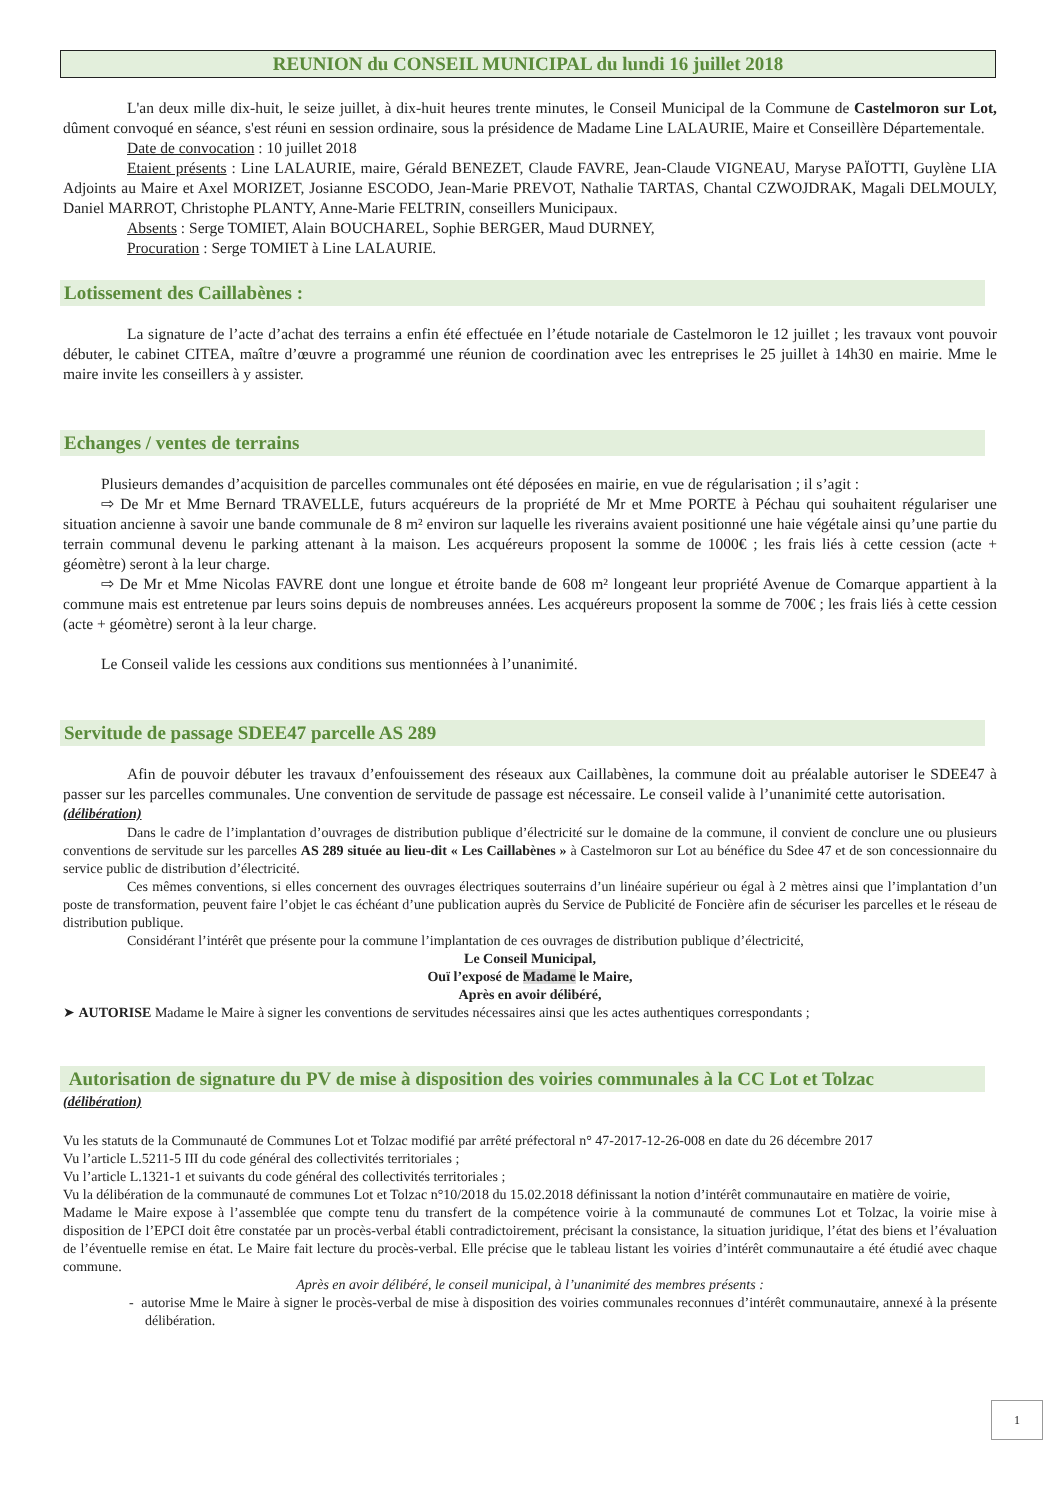REUNION du CONSEIL MUNICIPAL du lundi 16 juillet 2018
L'an deux mille dix-huit, le seize juillet, à dix-huit heures trente minutes, le Conseil Municipal de la Commune de Castelmoron sur Lot, dûment convoqué en séance, s'est réuni en session ordinaire, sous la présidence de Madame Line LALAURIE, Maire et Conseillère Départementale.
Date de convocation : 10 juillet 2018
Etaient présents : Line LALAURIE, maire, Gérald BENEZET, Claude FAVRE, Jean-Claude VIGNEAU, Maryse PAÏOTTI, Guylène LIA Adjoints au Maire et Axel MORIZET, Josianne ESCODO, Jean-Marie PREVOT, Nathalie TARTAS, Chantal CZWOJDRAK, Magali DELMOULY, Daniel MARROT, Christophe PLANTY, Anne-Marie FELTRIN, conseillers Municipaux.
Absents : Serge TOMIET, Alain BOUCHAREL, Sophie BERGER, Maud DURNEY,
Procuration : Serge TOMIET à Line LALAURIE.
Lotissement des Caillabènes :
La signature de l’acte d’achat des terrains a enfin été effectuée en l’étude notariale de Castelmoron le 12 juillet ; les travaux vont pouvoir débuter, le cabinet CITEA, maître d’œuvre a programmé une réunion de coordination avec les entreprises le 25 juillet à 14h30 en mairie. Mme le maire invite les conseillers à y assister.
Echanges / ventes de terrains
Plusieurs demandes d’acquisition de parcelles communales ont été déposées en mairie, en vue de régularisation ; il s’agit :
⇨ De Mr et Mme Bernard TRAVELLE, futurs acquéreurs de la propriété de Mr et Mme PORTE à Péchau qui souhaitent régulariser une situation ancienne à savoir une bande communale de 8 m² environ sur laquelle les riverains avaient positionné une haie végétale ainsi qu’une partie du terrain communal devenu le parking attenant à la maison. Les acquéreurs proposent la somme de 1000€ ; les frais liés à cette cession (acte + géomètre) seront à la leur charge.
⇨ De Mr et Mme Nicolas FAVRE dont une longue et étroite bande de 608 m² longeant leur propriété Avenue de Comarque appartient à la commune mais est entretenue par leurs soins depuis de nombreuses années. Les acquéreurs proposent la somme de 700€ ; les frais liés à cette cession (acte + géomètre) seront à la leur charge.
Le Conseil valide les cessions aux conditions sus mentionnées à l’unanimité.
Servitude de passage SDEE47 parcelle AS 289
Afin de pouvoir débuter les travaux d’enfouissement des réseaux aux Caillabènes, la commune doit au préalable autoriser le SDEE47 à passer sur les parcelles communales. Une convention de servitude de passage est nécessaire. Le conseil valide à l’unanimité cette autorisation.
(délibération)
Dans le cadre de l’implantation d’ouvrages de distribution publique d’électricité sur le domaine de la commune, il convient de conclure une ou plusieurs conventions de servitude sur les parcelles AS 289 située au lieu-dit « Les Caillabènes » à Castelmoron sur Lot au bénéfice du Sdee 47 et de son concessionnaire du service public de distribution d’électricité.
Ces mêmes conventions, si elles concernent des ouvrages électriques souterrains d’un linéaire supérieur ou égal à 2 mètres ainsi que l’implantation d’un poste de transformation, peuvent faire l’objet le cas échéant d’une publication auprès du Service de Publicité de Foncière afin de sécuriser les parcelles et le réseau de distribution publique.
Considérant l’intérêt que présente pour la commune l’implantation de ces ouvrages de distribution publique d’électricité,
Le Conseil Municipal,
Ouï l’exposé de Madame le Maire,
Après en avoir délibéré,
➤ AUTORISE Madame le Maire à signer les conventions de servitudes nécessaires ainsi que les actes authentiques correspondants ;
Autorisation de signature du PV de mise à disposition des voiries communales à la CC Lot et Tolzac
(délibération)
Vu les statuts de la Communauté de Communes Lot et Tolzac modifié par arrêté préfectoral n° 47-2017-12-26-008 en date du 26 décembre 2017
Vu l’article L.5211-5 III du code général des collectivités territoriales ;
Vu l’article L.1321-1 et suivants du code général des collectivités territoriales ;
Vu la délibération de la communauté de communes Lot et Tolzac n°10/2018 du 15.02.2018 définissant la notion d’intérêt communautaire en matière de voirie,
Madame le Maire expose à l’assemblée que compte tenu du transfert de la compétence voirie à la communauté de communes Lot et Tolzac, la voirie mise à disposition de l’EPCI doit être constatée par un procès-verbal établi contradictoirement, précisant la consistance, la situation juridique, l’état des biens et l’évaluation de l’éventuelle remise en état. Le Maire fait lecture du procès-verbal. Elle précise que le tableau listant les voiries d’intérêt communautaire a été étudié avec chaque commune.
Après en avoir délibéré, le conseil municipal, à l’unanimité des membres présents :
- autorise Mme le Maire à signer le procès-verbal de mise à disposition des voiries communales reconnues d’intérêt communautaire, annexé à la présente délibération.
1